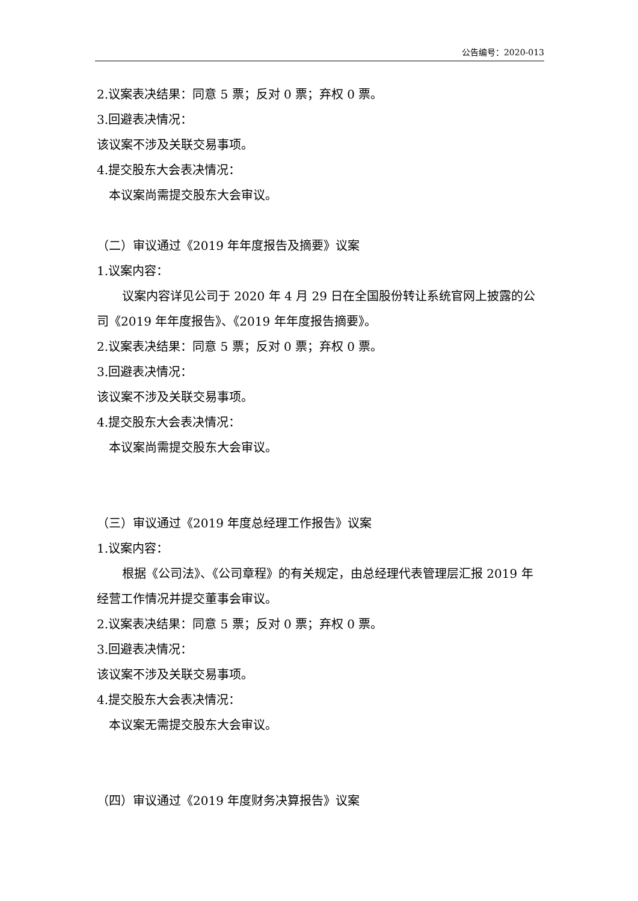公告编号：2020-013
2.议案表决结果：同意 5 票；反对 0 票；弃权 0 票。
3.回避表决情况：
该议案不涉及关联交易事项。
4.提交股东大会表决情况：
本议案尚需提交股东大会审议。
（二）审议通过《2019 年年度报告及摘要》议案
1.议案内容：
议案内容详见公司于 2020 年 4 月 29 日在全国股份转让系统官网上披露的公司《2019 年年度报告》、《2019 年年度报告摘要》。
2.议案表决结果：同意 5 票；反对 0 票；弃权 0 票。
3.回避表决情况：
该议案不涉及关联交易事项。
4.提交股东大会表决情况：
本议案尚需提交股东大会审议。
（三）审议通过《2019 年度总经理工作报告》议案
1.议案内容：
根据《公司法》、《公司章程》的有关规定，由总经理代表管理层汇报 2019 年经营工作情况并提交董事会审议。
2.议案表决结果：同意 5 票；反对 0 票；弃权 0 票。
3.回避表决情况：
该议案不涉及关联交易事项。
4.提交股东大会表决情况：
本议案无需提交股东大会审议。
（四）审议通过《2019 年度财务决算报告》议案